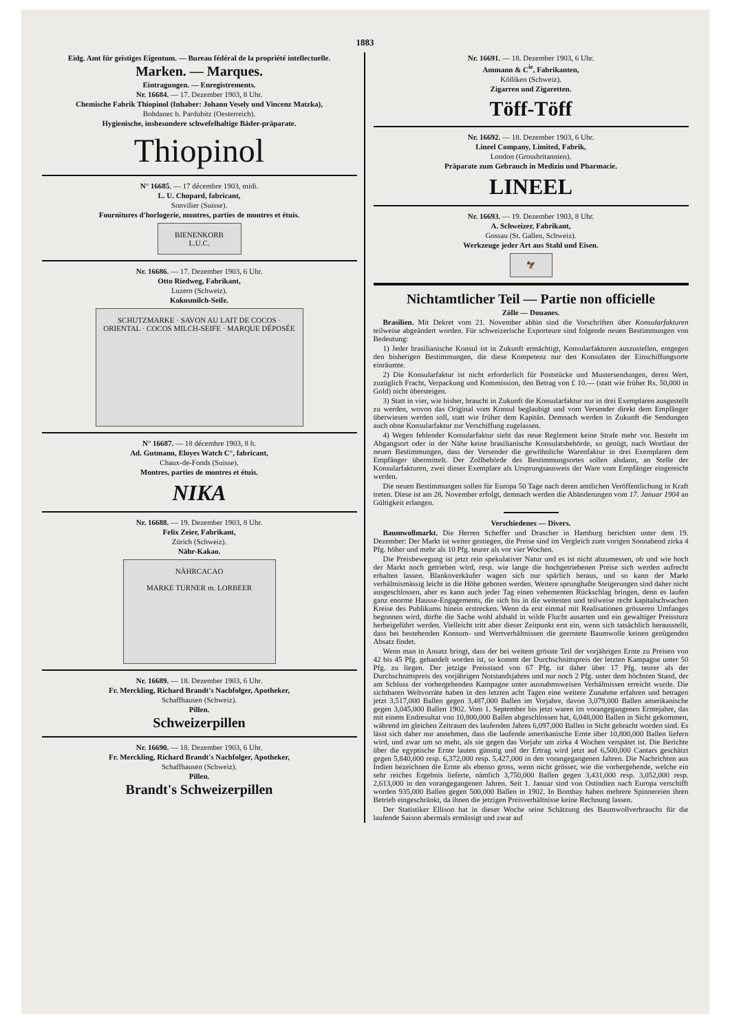1883
Eidg. Amt für geistiges Eigentum. — Bureau fédéral de la propriété intellectuelle.
Marken. — Marques.
Eintragungen. — Enregistrements.
Nr. 16684. — 17. Dezember 1903, 8 Uhr.
Chemische Fabrik Thiopinol (Inhaber: Johann Vesely und Vincenz Matzka),
Bohdanec b. Pardubitz (Oesterreich).
Hygienische, insbesondere schwefelhaltige Bäder-präparate.
Thiopinol
N° 16685. — 17 décembre 1903, midi.
L. U. Chopard, fabricant,
Sonvilier (Suisse).
Fournitures d'horlogerie, montres, parties de montres et étuis.
BIENENKORB L.U.C.
Nr. 16686. — 17. Dezember 1903, 6 Uhr.
Otto Riedweg, Fabrikant,
Luzern (Schweiz).
Kokosmilch-Seife.
SCHUTZMARKE · SAVON AU LAIT DE COCOS · ORIENTAL · COCOS MILCH-SEIFE · MARQUE DÉPOSÉE
N° 16687. — 18 décembre 1903, 8 h.
Ad. Gutmann, Eloyes Watch C°, fabricant,
Chaux-de-Fonds (Suisse).
Montres, parties de montres et étuis.
NIKA
Nr. 16688. — 19. Dezember 1903, 8 Uhr.
Felix Zeier, Fabrikant,
Zürich (Schweiz).
Nähr-Kakao.
NÄHRCACAO
MARKE TURNER m. LORBEER
Nr. 16689. — 18. Dezember 1903, 6 Uhr.
Fr. Merckling, Richard Brandt's Nachfolger, Apotheker,
Schaffhausen (Schweiz).
Pillen.
Schweizerpillen
Nr. 16690. — 18. Dezember 1903, 6 Uhr.
Fr. Merckling, Richard Brandt's Nachfolger, Apotheker,
Schaffhausen (Schweiz).
Pillen.
Brandt's Schweizerpillen
Nr. 16691. — 18. Dezember 1903, 6 Uhr.
Ammann & C<sup>ie</sup>, Fabrikanten,
Kölliken (Schweiz).
Zigarren und Zigaretten.
Töff-Töff
Nr. 16692. — 18. Dezember 1903, 6 Uhr.
Lineel Company, Limited, Fabrik,
London (Grossbritannien).
Präparate zum Gebrauch in Medizin und Pharmacie.
LINEEL
Nr. 16693. — 19. Dezember 1903, 8 Uhr.
A. Schweizer, Fabrikant,
Gossau (St. Gallen, Schweiz).
Werkzeuge jeder Art aus Stahl und Eisen.
🦅
Nichtamtlicher Teil — Partie non officielle
Zölle — Douanes.
Brasilien. Mit Dekret vom 21. November abhin sind die Vorschriften über Konsularfakturen teilweise abgeändert worden. Für schweizerische Exporteure sind folgende neuen Bestimmungen von Bedeutung:
1) Jeder brasilianische Konsul ist in Zukunft ermächtigt, Konsularfakturen auszustellen, entgegen den bisherigen Bestimmungen, die diese Kompetenz nur den Konsulaten der Einschiffungsorte einräumte.
2) Die Konsularfaktur ist nicht erforderlich für Poststücke und Mustersendungen, deren Wert, zuzüglich Fracht, Verpackung und Kommission, den Betrag von £ 10.— (statt wie früher Rs. 50,000 in Gold) nicht übersteigen.
3) Statt in vier, wie bisher, braucht in Zukunft die Konsularfaktur nur in drei Exemplaren ausgestellt zu werden, wovon das Original vom Konsul beglaubigt und vom Versender direkt dem Empfänger überwiesen werden soll, statt wie früher dem Kapitän. Demnach werden in Zukunft die Sendungen auch ohne Konsularfaktur zur Verschiffung zugelassen.
4) Wegen fehlender Konsularfaktur sieht das neue Reglement keine Strafe mehr vor. Besteht im Abgangsort oder in der Nähe keine brasilianische Konsulatsbehörde, so genügt, nach Wortlaut der neuen Bestimmungen, dass der Versender die gewöhnliche Warenfaktur in drei Exemplaren dem Empfänger übermittelt. Der Zollbehörde des Bestimmungsortes sollen alsdann, an Stelle der Konsularfakturen, zwei dieser Exemplare als Ursprungsausweis der Ware vom Empfänger eingereicht werden.
Die neuen Bestimmungen sollen für Europa 50 Tage nach deren amtlichen Veröffentlichung in Kraft treten. Diese ist am 28. November erfolgt, demnach werden die Abänderungen vom 17. Januar 1904 an Gültigkeit erlangen.
Verschiedenes — Divers.
Baumwollmarkt. Die Herren Scheffer und Drascher in Hamburg berichten unter dem 19. Dezember: Der Markt ist weiter gestiegen, die Preise sind im Vergleich zum vorigen Sonnabend zirka 4 Pfg. höher und mehr als 10 Pfg. teurer als vor vier Wochen.
Die Preisbewegung ist jetzt rein spekulativer Natur und es ist nicht abzumessen, ob und wie hoch der Markt noch getrieben wird, resp. wie lange die hochgetriebenen Preise sich werden aufrecht erhalten lassen. Blankoverkäufer wagen sich nur spärlich heraus, und so kann der Markt verhältnismässig leicht in die Höhe geboten werden. Weitere sprunghafte Steigerungen sind daher nicht ausgeschlossen, aber es kann auch jeder Tag einen vehementen Rückschlag bringen, denn es laufen ganz enorme Hausse-Engagements, die sich bis in die weitesten und teilweise recht kapitalschwachen Kreise des Publikums hinein erstrecken. Wenn da erst einmal mit Realisationen grösseren Umfanges begonnen wird, dürfte die Sache wohl alsbald in wilde Flucht ausarten und ein gewaltiger Preissturz herbeigeführt werden. Vielleicht tritt aber dieser Zeitpunkt erst ein, wenn sich tatsächlich herausstellt, dass bei bestehenden Konsum- und Wertverhältnissen die geerntete Baumwolle keinen genügenden Absatz findet.
Wenn man in Ansatz bringt, dass der bei weitem grösste Teil der vorjährigen Ernte zu Preisen von 42 bis 45 Pfg. gehandelt worden ist, so kommt der Durchschnittspreis der letzten Kampagne unter 50 Pfg. zu liegen. Der jetzige Preisstand von 67 Pfg. ist daher über 17 Pfg. teurer als der Durchschnittspreis des vorjährigen Notstandsjahres und nur noch 2 Pfg. unter dem höchsten Stand, der am Schluss der vorhergehenden Kampagne unter ausnahmsweisen Verhältnissen erreicht wurde. Die sichtbaren Weltvorräte haben in den letzten acht Tagen eine weitere Zunahme erfahren und betragen jetzt 3,517,000 Ballen gegen 3,487,000 Ballen im Vorjahre, davon 3,079,000 Ballen amerikanische gegen 3,045,000 Ballen 1902. Vom 1. September bis jetzt waren im vorangegangenen Erntejahre, das mit einem Endresultat von 10,800,000 Ballen abgeschlossen hat, 6,048,000 Ballen in Sicht gekommen, während im gleichen Zeitraum des laufenden Jahres 6,097,000 Ballen in Sicht gebracht worden sind. Es lässt sich daher nur annehmen, dass die laufende amerikanische Ernte über 10,800,000 Ballen liefern wird, und zwar um so mehr, als sie gegen das Vorjahr um zirka 4 Wochen verspätet ist. Die Berichte über die egyptische Ernte lauten günstig und der Ertrag wird jetzt auf 6,500,000 Cantars geschätzt gegen 5,840,000 resp. 6,372,000 resp. 5,427,000 in den vorangegangenen Jahren. Die Nachrichten aus Indien bezeichnen die Ernte als ebenso gross, wenn nicht grösser, wie die vorhergehende, welche ein sehr reiches Ergebnis lieferte, nämlich 3,750,000 Ballen gegen 3,431,000 resp. 3,052,000 resp. 2,613,000 in den vorangegangenen Jahren. Seit 1. Januar sind von Ostindien nach Europa verschifft worden 935,000 Ballen gegen 500,000 Ballen in 1902. In Bombay haben mehrere Spinnereien ihren Betrieb eingeschränkt, da ihnen die jetzigen Preisverhältnisse keine Rechnung lassen.
Der Statistiker Ellison hat in dieser Woche seine Schätzung des Baumwollverbrauchs für die laufende Saison abermals ermässigt und zwar auf